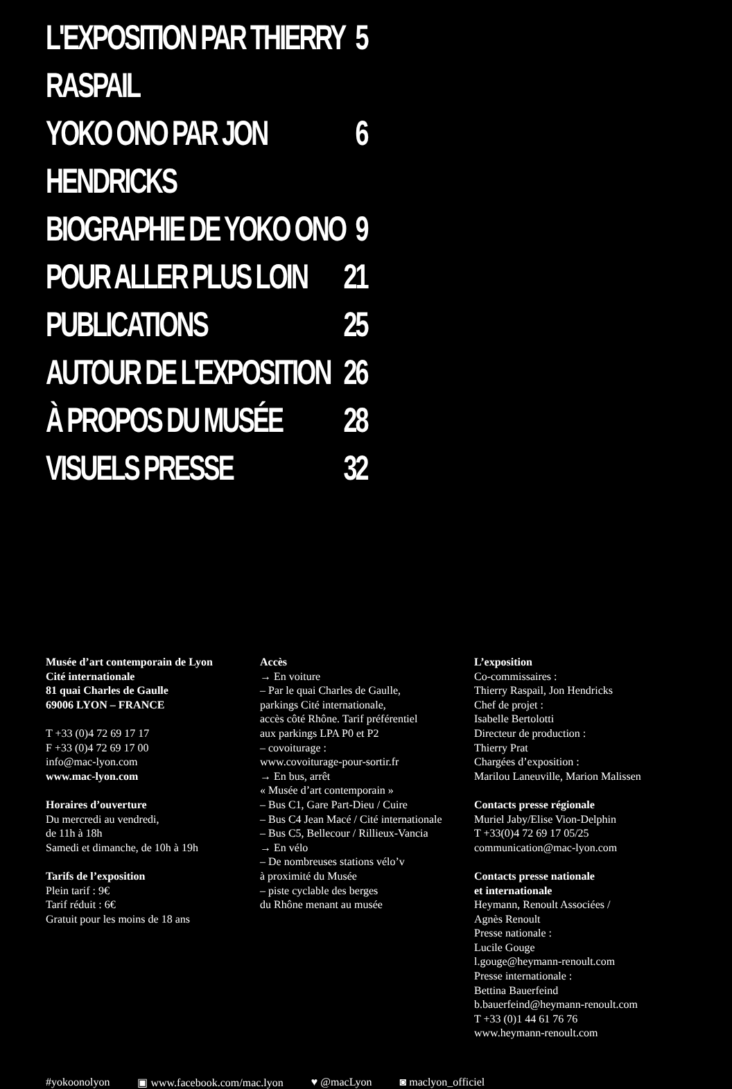L'EXPOSITION PAR THIERRY RASPAIL 5
YOKO ONO PAR JON HENDRICKS 6
BIOGRAPHIE DE YOKO ONO 9
POUR ALLER PLUS LOIN 21
PUBLICATIONS 25
AUTOUR DE L'EXPOSITION 26
À PROPOS DU MUSÉE 28
VISUELS PRESSE 32
Musée d’art contemporain de Lyon
Cité internationale
81 quai Charles de Gaulle
69006 LYON – FRANCE
T +33 (0)4 72 69 17 17
F +33 (0)4 72 69 17 00
info@mac-lyon.com
www.mac-lyon.com
Horaires d’ouverture
Du mercredi au vendredi,
de 11h à 18h
Samedi et dimanche, de 10h à 19h
Tarifs de l’exposition
Plein tarif : 9€
Tarif réduit : 6€
Gratuit pour les moins de 18 ans
Accès
→ En voiture
– Par le quai Charles de Gaulle,
parkings Cité internationale,
accès côté Rhône. Tarif préférentiel
aux parkings LPA P0 et P2
– covoiturage :
www.covoiturage-pour-sortir.fr
→ En bus, arrêt
« Musée d’art contemporain »
– Bus C1, Gare Part-Dieu / Cuire
– Bus C4 Jean Macé / Cité internationale
– Bus C5, Bellecour / Rillieux-Vancia
→ En vélo
– De nombreuses stations vélo’v
à proximité du Musée
– piste cyclable des berges
du Rhône menant au musée
L’exposition
Co-commissaires :
Thierry Raspail, Jon Hendricks
Chef de projet :
Isabelle Bertolotti
Directeur de production :
Thierry Prat
Chargées d’exposition :
Marilou Laneuville, Marion Malissen
Contacts presse régionale
Muriel Jaby/Elise Vion-Delphin
T +33(0)4 72 69 17 05/25
communication@mac-lyon.com
Contacts presse nationale
et internationale
Heymann, Renoult Associées /
Agnès Renoult
Presse nationale :
Lucile Gouge
l.gouge@heymann-renoult.com
Presse internationale :
Bettina Bauerfeind
b.bauerfeind@heymann-renoult.com
T +33 (0)1 44 61 76 76
www.heymann-renoult.com
#yokoonolyon ▣ www.facebook.com/mac.lyon ♥ @macLyon ◙ maclyon_officiel